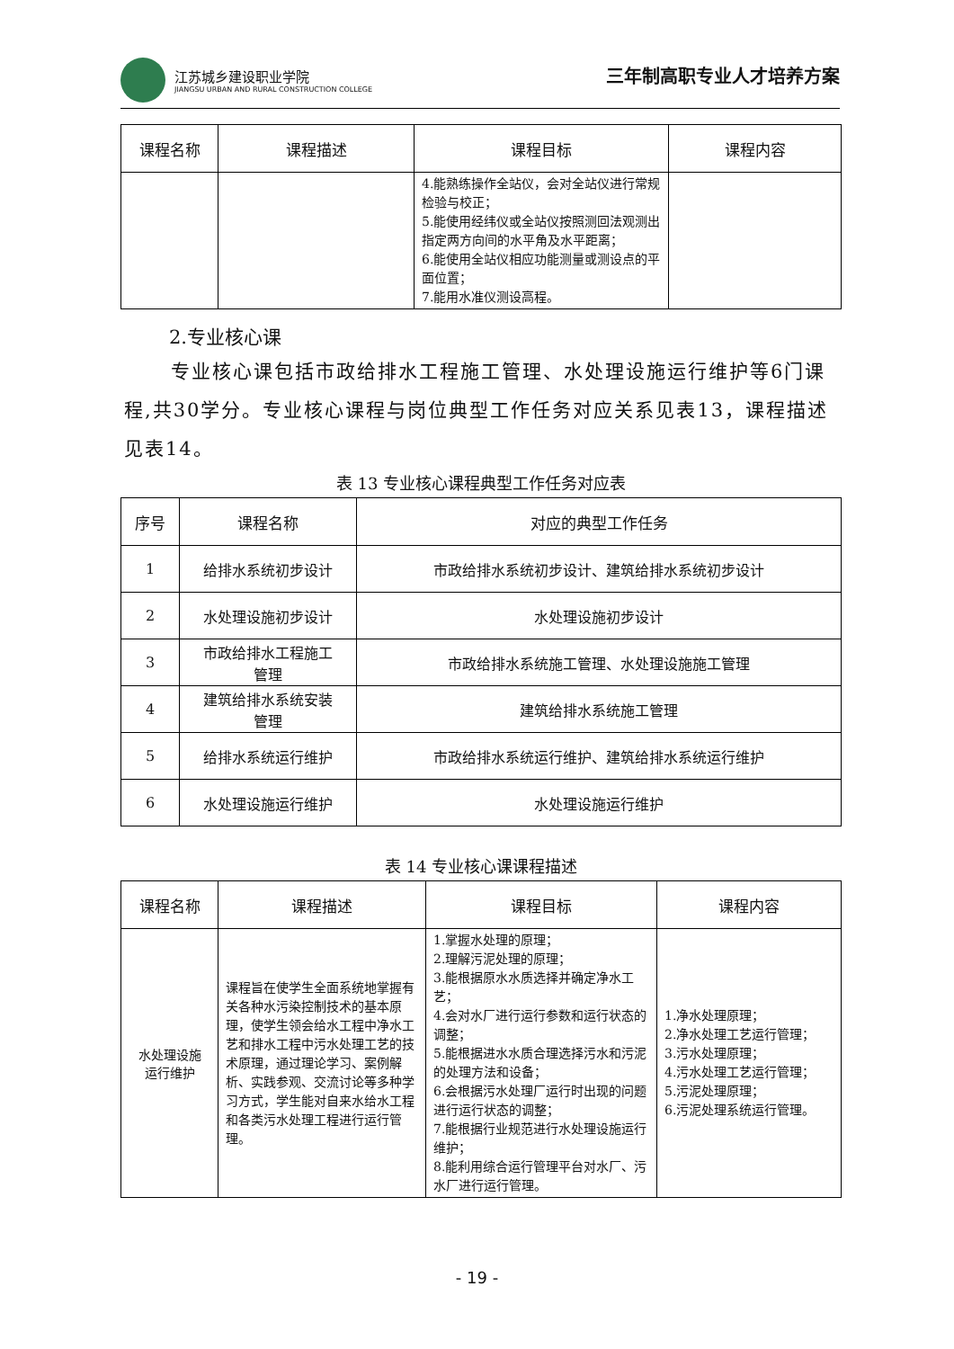江苏城乡建设职业学院
JIANGSU URBAN AND RURAL CONSTRUCTION COLLEGE
三年制高职专业人才培养方案
| 课程名称 | 课程描述 | 课程目标 | 课程内容 |
| --- | --- | --- | --- |
| | | 4.能熟练操作全站仪，会对全站仪进行常规检验与校正； 5.能使用经纬仪或全站仪按照测回法观测出指定两方向间的水平角及水平距离； 6.能使用全站仪相应功能测量或测设点的平面位置； 7.能用水准仪测设高程。 | |
2.专业核心课
专业核心课包括市政给排水工程施工管理、水处理设施运行维护等6门课程,共30学分。专业核心课程与岗位典型工作任务对应关系见表13，课程描述见表14。
表 13 专业核心课程典型工作任务对应表
| 序号 | 课程名称 | 对应的典型工作任务 |
| --- | --- | --- |
| 1 | 给排水系统初步设计 | 市政给排水系统初步设计、建筑给排水系统初步设计 |
| 2 | 水处理设施初步设计 | 水处理设施初步设计 |
| 3 | 市政给排水工程施工 管理 | 市政给排水系统施工管理、水处理设施施工管理 |
| 4 | 建筑给排水系统安装 管理 | 建筑给排水系统施工管理 |
| 5 | 给排水系统运行维护 | 市政给排水系统运行维护、建筑给排水系统运行维护 |
| 6 | 水处理设施运行维护 | 水处理设施运行维护 |
表 14 专业核心课课程描述
| 课程名称 | 课程描述 | 课程目标 | 课程内容 |
| --- | --- | --- | --- |
| 水处理设施 运行维护 | 课程旨在使学生全面系统地掌握有关各种水污染控制技术的基本原理，使学生领会给水工程中净水工艺和排水工程中污水处理工艺的技术原理，通过理论学习、案例解析、实践参观、交流讨论等多种学习方式，学生能对自来水给水工程和各类污水处理工程进行运行管理。 | 1.掌握水处理的原理； 2.理解污泥处理的原理； 3.能根据原水水质选择并确定净水工艺； 4.会对水厂进行运行参数和运行状态的调整； 5.能根据进水水质合理选择污水和污泥的处理方法和设备； 6.会根据污水处理厂运行时出现的问题进行运行状态的调整； 7.能根据行业规范进行水处理设施运行维护； 8.能利用综合运行管理平台对水厂、污水厂进行运行管理。 | 1.净水处理原理； 2.净水处理工艺运行管理； 3.污水处理原理； 4.污水处理工艺运行管理； 5.污泥处理原理； 6.污泥处理系统运行管理。 |
- 19 -